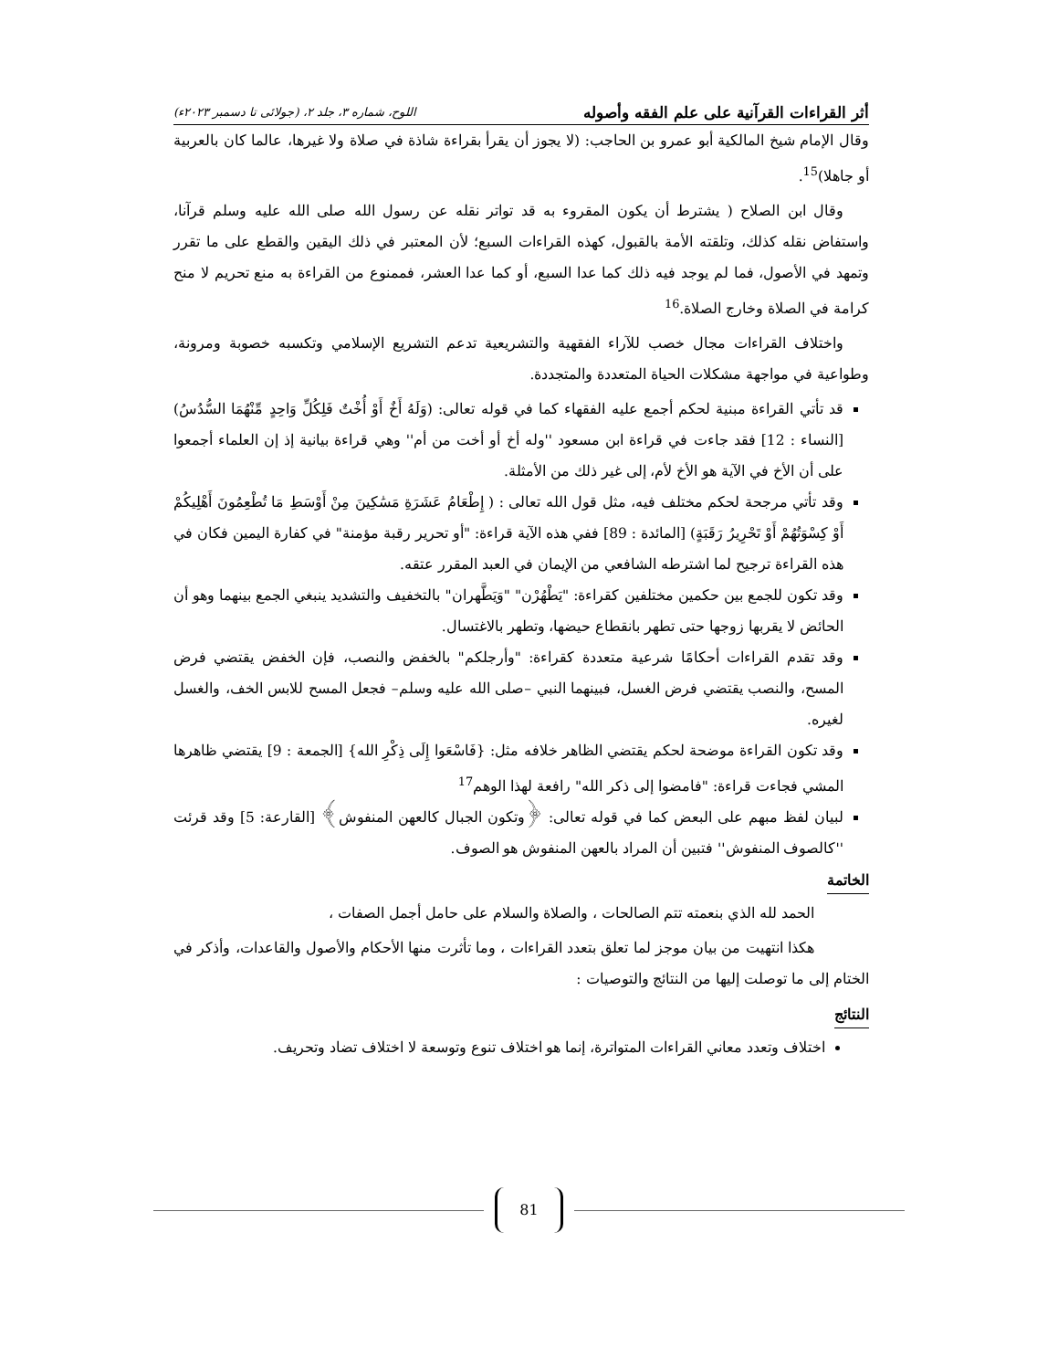أثر القراءات القرآنية على علم الفقه وأصوله اللوح، شماره ۳، جلد ۲، (جولائی تا دسمبر ۲۰۲۳ء)
وقال الإمام شيخ المالكية أبو عمرو بن الحاجب: (لا يجوز أن يقرأ بقراءة شاذة في صلاة ولا غيرها، عالما كان بالعربية أو جاهلا)<sup>15</sup>.
وقال ابن الصلاح ( يشترط أن يكون المقروء به قد تواتر نقله عن رسول الله صلى الله عليه وسلم قرآنا، واستفاض نقله كذلك، وتلقته الأمة بالقبول، كهذه القراءات السبع؛ لأن المعتبر في ذلك اليقين والقطع على ما تقرر وتمهد في الأصول، فما لم يوجد فيه ذلك كما عدا السبع، أو كما عدا العشر، فممنوع من القراءة به منع تحريم لا منح كرامة في الصلاة وخارج الصلاة.<sup>16</sup>
واختلاف القراءات مجال خصب للآراء الفقهية والتشريعية تدعم التشريع الإسلامي وتكسبه خصوبة ومرونة، وطواعية في مواجهة مشكلات الحياة المتعددة والمتجددة.
قد تأتي القراءة مبنية لحكم أجمع عليه الفقهاء كما في قوله تعالى: (وَلَهُ أَخٌ أَوْ أُخْتٌ فَلِكُلِّ وَاحِدٍ مِّنْهُمَا السُّدُسُ) [النساء : 12] فقد جاءت في قراءة ابن مسعود ''وله أخ أو أخت من أم'' وهي قراءة بيانية إذ إن العلماء أجمعوا على أن الأخ في الآية هو الأخ لأم، إلى غير ذلك من الأمثلة.
وقد تأتي مرجحة لحكم مختلف فيه، مثل قول الله تعالى : ( إِطْعَامُ عَشَرَةِ مَسَٰكِينَ مِنْ أَوْسَطِ مَا تُطْعِمُونَ أَهْلِيكُمْ أَوْ كِسْوَتُهُمْ أَوْ تَحْرِيرُ رَقَبَةٍ) [المائدة : 89] ففي هذه الآية قراءة: "أو تحرير رقبة مؤمنة" في كفارة اليمين فكان في هذه القراءة ترجيح لما اشترطه الشافعي من الإيمان في العبد المقرر عتقه.
وقد تكون للجمع بين حكمين مختلفين كقراءة: "يَطْهُرْن" "وَيَطَّهران" بالتخفيف والتشديد ينبغي الجمع بينهما وهو أن الحائض لا يقربها زوجها حتى تطهر بانقطاع حيضها، وتطهر بالاغتسال.
وقد تقدم القراءات أحكامًا شرعية متعددة كقراءة: "وأرجلكم" بالخفض والنصب، فإن الخفض يقتضي فرض المسح، والنصب يقتضي فرض الغسل، فبينهما النبي –صلى الله عليه وسلم– فجعل المسح للابس الخف، والغسل لغيره.
وقد تكون القراءة موضحة لحكم يقتضي الظاهر خلافه مثل: {فَاسْعَوا إِلَى ذِكْرِ الله} [الجمعة : 9] يقتضي ظاهرها المشي فجاءت قراءة: "فامضوا إلى ذكر الله" رافعة لهذا الوهم<sup>17</sup>
لبيان لفظ مبهم على البعض كما في قوله تعالى: ﴿وتكون الجبال كالعهن المنفوش﴾ [القارعة: 5] وقد قرئت ''كالصوف المنفوش'' فتبين أن المراد بالعهن المنفوش هو الصوف.
الخاتمة
الحمد لله الذي بنعمته تتم الصالحات ، والصلاة والسلام على حامل أجمل الصفات ،
هكذا انتهيت من بيان موجز لما تعلق بتعدد القراءات ، وما تأثرت منها الأحكام والأصول والقاعدات، وأذكر في الختام إلى ما توصلت إليها من النتائج والتوصيات :
النتائج
اختلاف وتعدد معاني القراءات المتواترة، إنما هو اختلاف تنوع وتوسعة لا اختلاف تضاد وتحريف.
81